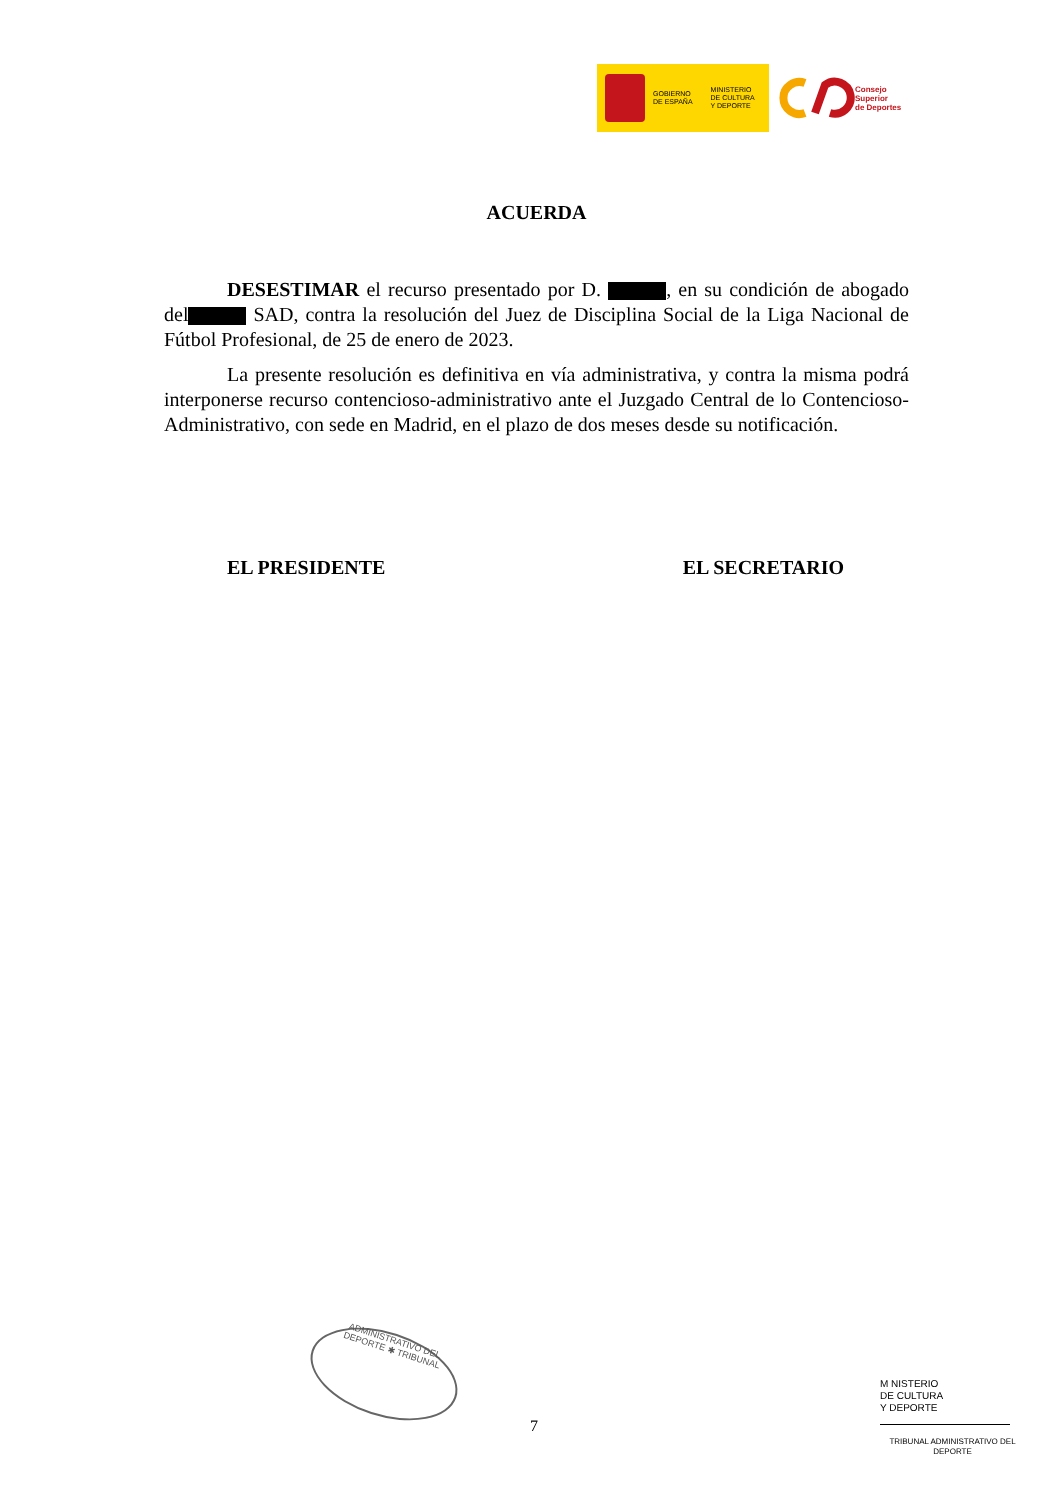GOBIERNO
DE ESPAÑA
MINISTERIO
DE CULTURA
Y DEPORTE
Consejo
Superior
de Deportes
ACUERDA
DESESTIMAR el recurso presentado por D. , en su condición de abogado del SAD, contra la resolución del Juez de Disciplina Social de la Liga Nacional de Fútbol Profesional, de 25 de enero de 2023.
La presente resolución es definitiva en vía administrativa, y contra la misma podrá interponerse recurso contencioso-administrativo ante el Juzgado Central de lo Contencioso-Administrativo, con sede en Madrid, en el plazo de dos meses desde su notificación.
EL PRESIDENTE EL SECRETARIO
ADMINISTRATIVO DEL
DEPORTE ✱ TRIBUNAL
7
M NISTERIO
DE CULTURA
Y DEPORTE
TRIBUNAL ADMINISTRATIVO DEL DEPORTE